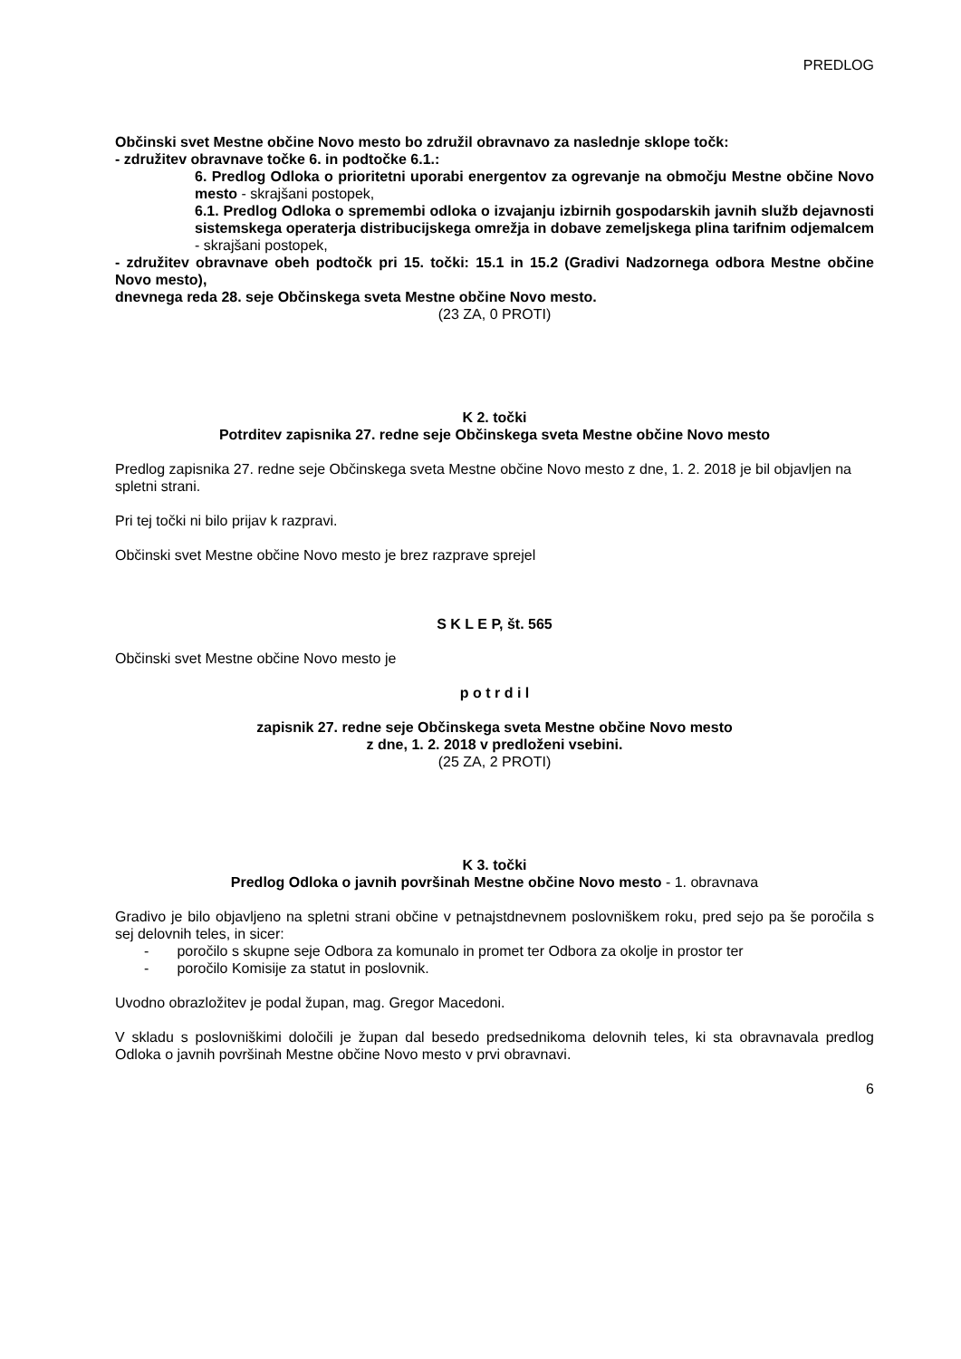PREDLOG
Občinski svet Mestne občine Novo mesto bo združil obravnavo za naslednje sklope točk:
- združitev obravnave točke 6. in podtočke 6.1.:
6. Predlog Odloka o prioritetni uporabi energentov za ogrevanje na območju Mestne občine Novo mesto - skrajšani postopek,
6.1. Predlog Odloka o spremembi odloka o izvajanju izbirnih gospodarskih javnih služb dejavnosti sistemskega operaterja distribucijskega omrežja in dobave zemeljskega plina tarifnim odjemalcem - skrajšani postopek,
- združitev obravnave obeh podtočk pri 15. točki: 15.1 in 15.2 (Gradivi Nadzornega odbora Mestne občine Novo mesto),
dnevnega reda 28. seje Občinskega sveta Mestne občine Novo mesto.
(23 ZA, 0 PROTI)
K 2. točki
Potrditev zapisnika 27. redne seje Občinskega sveta Mestne občine Novo mesto
Predlog zapisnika 27. redne seje Občinskega sveta Mestne občine Novo mesto z dne, 1. 2. 2018 je bil objavljen na spletni strani.
Pri tej točki ni bilo prijav k razpravi.
Občinski svet Mestne občine Novo mesto je brez razprave sprejel
S K L E P, št. 565
Občinski svet Mestne občine Novo mesto je
p o t r d i l
zapisnik 27. redne seje Občinskega sveta Mestne občine Novo mesto
z dne, 1. 2. 2018 v predloženi vsebini.
(25 ZA, 2 PROTI)
K 3. točki
Predlog Odloka o javnih površinah Mestne občine Novo mesto - 1. obravnava
Gradivo je bilo objavljeno na spletni strani občine v petnajstdnevnem poslovniškem roku, pred sejo pa še poročila s sej delovnih teles, in sicer:
- poročilo s skupne seje Odbora za komunalo in promet ter Odbora za okolje in prostor ter
- poročilo Komisije za statut in poslovnik.
Uvodno obrazložitev je podal župan, mag. Gregor Macedoni.
V skladu s poslovniškimi določili je župan dal besedo predsednikoma delovnih teles, ki sta obravnavala predlog Odloka o javnih površinah Mestne občine Novo mesto v prvi obravnavi.
6